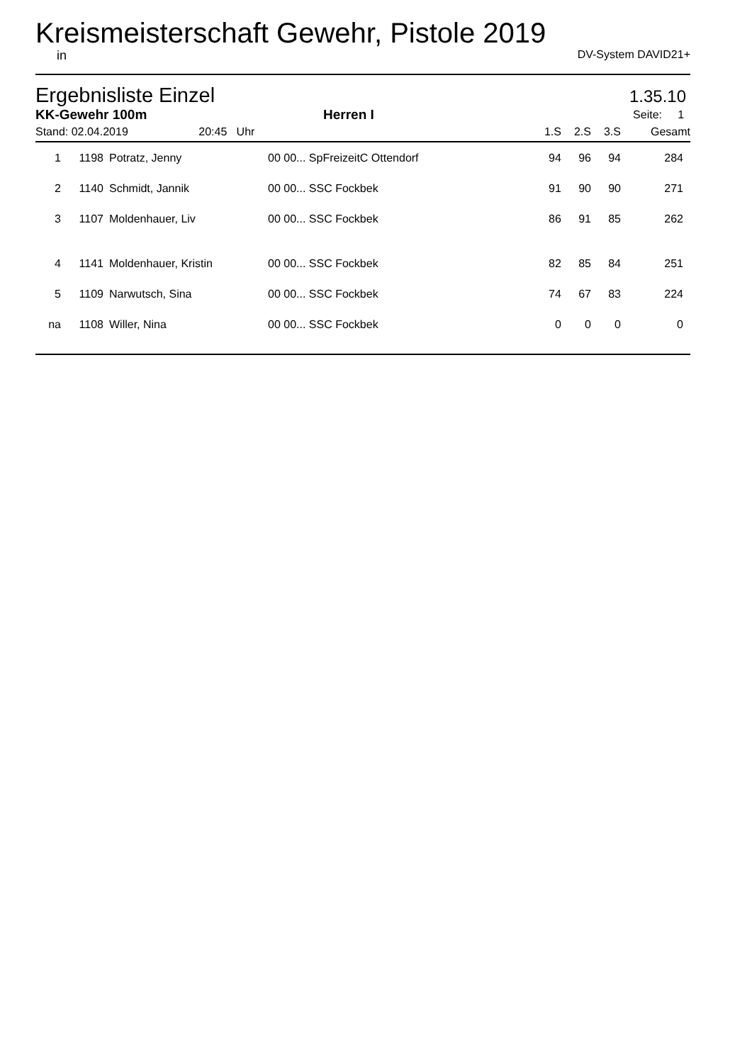Kreismeisterschaft Gewehr, Pistole 2019
in DV-System DAVID21+
Ergebnisliste Einzel 1.35.10
| KK-Gewehr 100m | | | Herren I | | | Seite: 1 | | | |
| --- | --- | --- | --- | --- | --- | --- | --- | --- | --- |
| Stand: 02.04.2019 20:45 Uhr | | | | | | 1.S | 2.S | 3.S | Gesamt |
| 1 | 1198 | Potratz, Jenny | 00 00... SpFreizeitC Ottendorf | | | 94 | 96 | 94 | 284 |
| 2 | 1140 | Schmidt, Jannik | 00 00... SSC Fockbek | | | 91 | 90 | 90 | 271 |
| 3 | 1107 | Moldenhauer, Liv | 00 00... SSC Fockbek | | | 86 | 91 | 85 | 262 |
| 4 | 1141 | Moldenhauer, Kristin | 00 00... SSC Fockbek | | | 82 | 85 | 84 | 251 |
| 5 | 1109 | Narwutsch, Sina | 00 00... SSC Fockbek | | | 74 | 67 | 83 | 224 |
| na | 1108 | Willer, Nina | 00 00... SSC Fockbek | | | 0 | 0 | 0 | 0 |